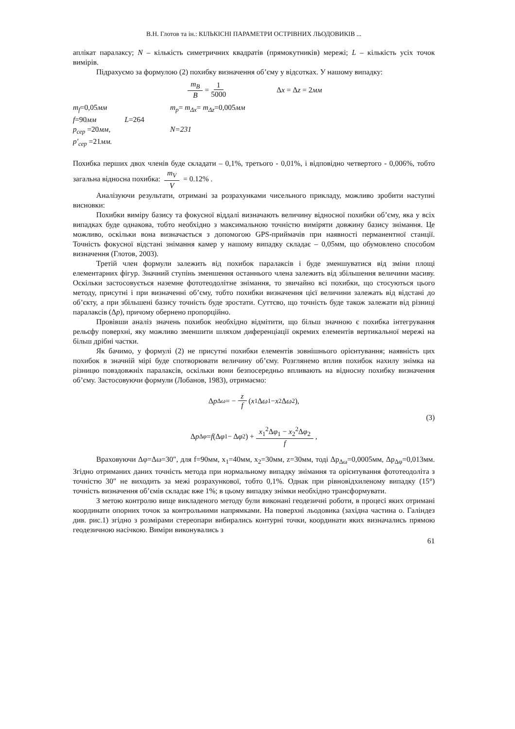В.Н. Глотов та ін.: КІЛЬКІСНІ ПАРАМЕТРИ ОСТРІВНИХ ЛЬОДОВИКІВ ...
аплікат паралаксу; N – кількість симетричних квадратів (прямокутників) мережі; L – кількість усіх точок вимірів.
Підрахуємо за формулою (2) похибку визначення об’єму у відсотках. У нашому випадку:
m<sub>B</sub> B = 1 5000 Δx = Δz = 2мм
m<sub>f</sub>=0,05мм
m<sub>p</sub>= m<sub>Δx</sub>= m<sub>Δz</sub>=0,005мм
f=90мм L=264
p<sub>сер</sub> =20мм,
N=231
p′<sub>сер</sub> =21мм.
Похибка перших двох членів буде складати – 0,1%, третього - 0,01%, і відповідно четвертого - 0,006%, тобто загальна відносна похибка: m<sub>V</sub> V = 0.12% .
Аналізуючи результати, отримані за розрахунками чисельного прикладу, можливо зробити наступні висновки:
Похибки виміру базису та фокусної віддалі визначають величину відносної похибки об’єму, яка у всіх випадках буде однакова, тобто необхідно з максимальною точністю виміряти довжину базису знімання. Це можливо, оскільки вона визначається з допомогою GPS-приймачів при наявності перманентної станції. Точність фокусної відстані знімання камер у нашому випадку складає – 0,05мм, що обумовлено способом визначення (Глотов, 2003).
Третій член формули залежить від похибок паралаксів і буде зменшуватися від зміни площі елементарних фігур. Значний ступінь зменшення останнього члена залежить від збільшення величини масиву. Оскільки застосовується наземне фототеодолітне знімання, то звичайно всі похибки, що стосуються цього методу, присутні і при визначенні об’єму, тобто похибки визначення цієї величини залежать від відстані до об’єкту, а при збільшені базису точність буде зростати. Суттєво, що точність буде також залежати від різниці паралаксів (Δp), причому обернено пропорційно.
Провівши аналіз значень похибок необхідно відмітити, що більш значною є похибка інтегрування рельєфу поверхні, яку можливо зменшити шляхом диференціації окремих елементів вертикальної мережі на більш дрібні частки.
Як бачимо, у формулі (2) не присутні похибки елементів зовнішнього орієнтування; наявність цих похибок в значній мірі буде спотворювати величину об’єму. Розглянемо вплив похибок нахилу знімка на різницю повздовжніх паралаксів, оскільки вони безпосередньо впливають на відносну похибку визначення об’єму. Застосовуючи формули (Лобанов, 1983), отримаємо:
Δ p<sub>Δω</sub> = − z f (x<sub>1</sub>Δ ω<sub>1</sub> − x<sub>2</sub>Δ ω<sub>2</sub>),
(3)
Δ p<sub>Δφ</sub> = f (Δ φ<sub>1</sub> − Δ φ<sub>2</sub>) + x<sub>1</sub><sup>2</sup>Δφ<sub>1</sub> − x<sub>2</sub><sup>2</sup>Δφ<sub>2</sub> f,
Враховуючи Δφ=Δω=30″, для f=90мм, x<sub>1</sub>=40мм, x<sub>2</sub>=30мм, z=30мм, тоді Δp<sub>Δω</sub>=0,0005мм, Δp<sub>Δφ</sub>=0,013мм. Згідно отриманих даних точність метода при нормальному випадку знімання та орієнтування фототеодоліта з точністю 30″ не виходить за межі розрахункової, тобто 0,1%. Однак при рівновідхиленому випадку (15°) точність визначення об’ємів складає вже 1%; в цьому випадку знімки необхідно трансформувати.
З метою контролю вище викладеного методу були виконані геодезичні роботи, в процесі яких отримані координати опорних точок за контрольними напрямками. На поверхні льодовика (західна частина о. Галіндез див. рис.1) згідно з розмірами стереопари вибирались контурні точки, координати яких визначались прямою геодезичною насічкою. Виміри виконувались з
61